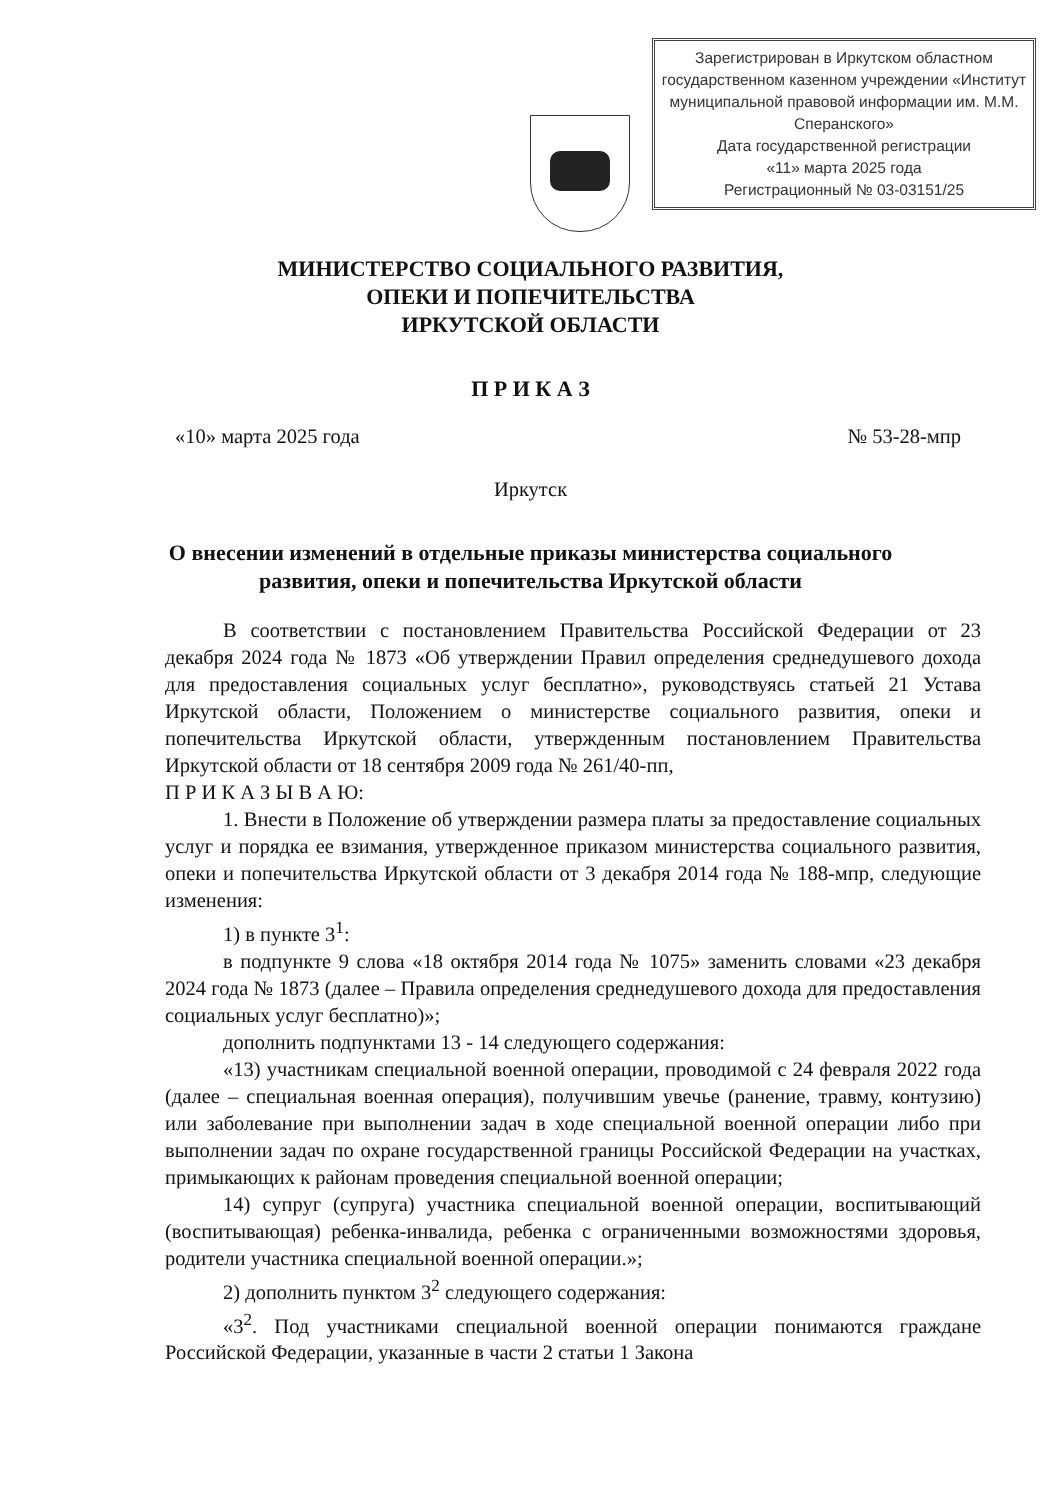Зарегистрирован в Иркутском областном государственном казенном учреждении «Институт муниципальной правовой информации им. М.М. Сперанского»
Дата государственной регистрации
«11» марта 2025 года
Регистрационный № 03-03151/25
МИНИСТЕРСТВО СОЦИАЛЬНОГО РАЗВИТИЯ,
ОПЕКИ И ПОПЕЧИТЕЛЬСТВА
ИРКУТСКОЙ ОБЛАСТИ
П Р И К А З
«10» марта 2025 года № 53-28-мпр
Иркутск
О внесении изменений в отдельные приказы министерства социального
развития, опеки и попечительства Иркутской области
В соответствии с постановлением Правительства Российской Федерации от 23 декабря 2024 года № 1873 «Об утверждении Правил определения среднедушевого дохода для предоставления социальных услуг бесплатно», руководствуясь статьей 21 Устава Иркутской области, Положением о министерстве социального развития, опеки и попечительства Иркутской области, утвержденным постановлением Правительства Иркутской области от 18 сентября 2009 года № 261/40-пп,
П Р И К А З Ы В А Ю:
1. Внести в Положение об утверждении размера платы за предоставление социальных услуг и порядка ее взимания, утвержденное приказом министерства социального развития, опеки и попечительства Иркутской области от 3 декабря 2014 года № 188-мпр, следующие изменения:
1) в пункте 3<sup>1</sup>:
в подпункте 9 слова «18 октября 2014 года № 1075» заменить словами «23 декабря 2024 года № 1873 (далее – Правила определения среднедушевого дохода для предоставления социальных услуг бесплатно)»;
дополнить подпунктами 13 - 14 следующего содержания:
«13) участникам специальной военной операции, проводимой с 24 февраля 2022 года (далее – специальная военная операция), получившим увечье (ранение, травму, контузию) или заболевание при выполнении задач в ходе специальной военной операции либо при выполнении задач по охране государственной границы Российской Федерации на участках, примыкающих к районам проведения специальной военной операции;
14) супруг (супруга) участника специальной военной операции, воспитывающий (воспитывающая) ребенка-инвалида, ребенка с ограниченными возможностями здоровья, родители участника специальной военной операции.»;
2) дополнить пунктом 3<sup>2</sup> следующего содержания:
«3<sup>2</sup>. Под участниками специальной военной операции понимаются граждане Российской Федерации, указанные в части 2 статьи 1 Закона